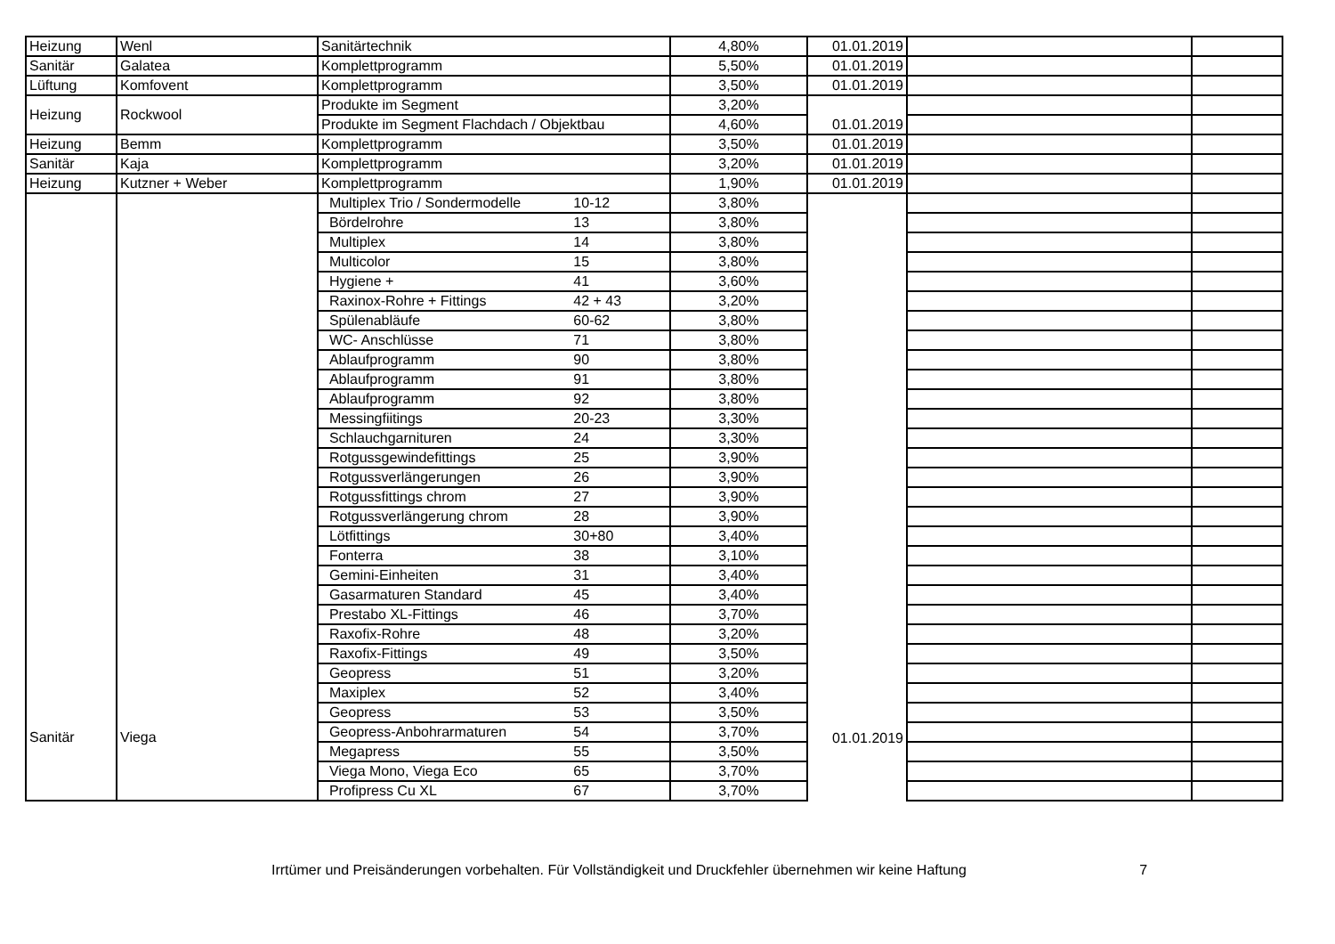| Heizung | Wenl | Sanitärtechnik | 4,80% | 01.01.2019 | | |
| Sanitär | Galatea | Komplettprogramm | 5,50% | 01.01.2019 | | |
| Lüftung | Komfovent | Komplettprogramm | 3,50% | 01.01.2019 | | |
| Heizung | Rockwool | Produkte im Segment | 3,20% | 01.01.2019 | | |
| | | Produkte im Segment Flachdach / Objektbau | 4,60% | | | |
| Heizung | Bemm | Komplettprogramm | 3,50% | 01.01.2019 | | |
| Sanitär | Kaja | Komplettprogramm | 3,20% | 01.01.2019 | | |
| Heizung | Kutzner + Weber | Komplettprogramm | 1,90% | 01.01.2019 | | |
| Sanitär | Viega | Multiplex Trio / Sondermodelle 10-12 | 3,80% | 01.01.2019 | | |
| | | Bördelrohre 13 | 3,80% | | | |
| | | Multiplex 14 | 3,80% | | | |
| | | Multicolor 15 | 3,80% | | | |
| | | Hygiene + 41 | 3,60% | | | |
| | | Raxinox-Rohre + Fittings 42 + 43 | 3,20% | | | |
| | | Spülenabläufe 60-62 | 3,80% | | | |
| | | WC- Anschlüsse 71 | 3,80% | | | |
| | | Ablaufprogramm 90 | 3,80% | | | |
| | | Ablaufprogramm 91 | 3,80% | | | |
| | | Ablaufprogramm 92 | 3,80% | | | |
| | | Messingfiitings 20-23 | 3,30% | | | |
| | | Schlauchgarnituren 24 | 3,30% | | | |
| | | Rotgussgewindefittings 25 | 3,90% | | | |
| | | Rotgussverlängerungen 26 | 3,90% | | | |
| | | Rotgussfittings chrom 27 | 3,90% | | | |
| | | Rotgussverlängerung chrom 28 | 3,90% | | | |
| | | Lötfittings 30+80 | 3,40% | | | |
| | | Fonterra 38 | 3,10% | | | |
| | | Gemini-Einheiten 31 | 3,40% | | | |
| | | Gasarmaturen Standard 45 | 3,40% | | | |
| | | Prestabo XL-Fittings 46 | 3,70% | | | |
| | | Raxofix-Rohre 48 | 3,20% | | | |
| | | Raxofix-Fittings 49 | 3,50% | | | |
| | | Geopress 51 | 3,20% | | | |
| | | Maxiplex 52 | 3,40% | | | |
| | | Geopress 53 | 3,50% | | | |
| | | Geopress-Anbohrarmaturen 54 | 3,70% | | | |
| | | Megapress 55 | 3,50% | | | |
| | | Viega Mono, Viega Eco 65 | 3,70% | | | |
| | | Profipress Cu XL 67 | 3,70% | | | |
Irrtümer und Preisänderungen vorbehalten. Für Vollständigkeit und Druckfehler übernehmen wir keine Haftung 7